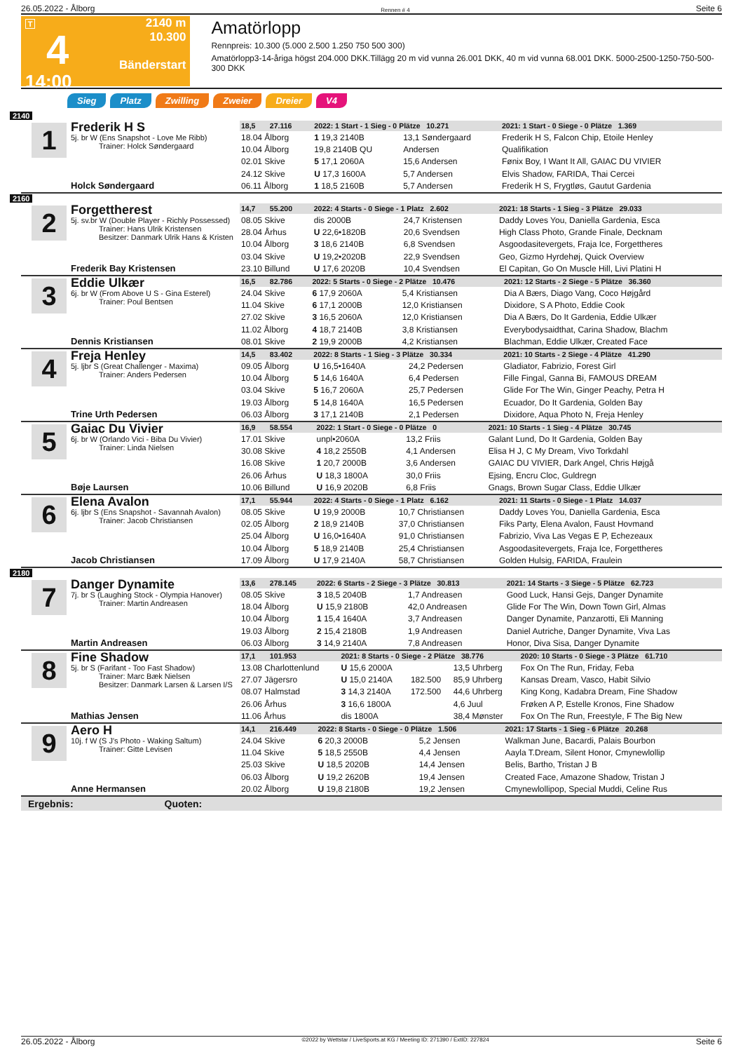26.05.2022 - Ålborg Rennen # 4 Seite 6
T
4
14:00
2140 m
10.300
Bänderstart
Amatörlopp
Rennpreis: 10.300 (5.000 2.500 1.250 750 500 300)
Amatörlopp3-14-åriga högst 204.000 DKK.Tillägg 20 m vid vunna 26.001 DKK, 40 m vid vunna 68.001 DKK. 5000-2500-1250-750-500-300 DKK
Sieg Platz Zwilling Zweier Dreier V4
2140
1
Frederik H S
5j. br W (Ens Snapshot - Love Me Ribb)
Trainer: Holck Søndergaard
Holck Søndergaard
| 18,5 27.116 | 2022: 1 Start - 1 Sieg - 0 Plätze 10.271 | | | 2021: 1 Start - 0 Siege - 0 Plätze 1.369 |
| 18.04 Ålborg | 1 19,3 2140B | | 13,1 Søndergaard | Frederik H S, Falcon Chip, Etoile Henley |
| 10.04 Ålborg | 19,8 2140B QU | | Andersen | Qualifikation |
| 02.01 Skive | 5 17,1 2060A | | 15,6 Andersen | Fønix Boy, I Want It All, GAIAC DU VIVIER |
| 24.12 Skive | U 17,3 1600A | | 5,7 Andersen | Elvis Shadow, FARIDA, Thai Cercei |
| 06.11 Ålborg | 1 18,5 2160B | | 5,7 Andersen | Frederik H S, Frygtløs, Gautut Gardenia |
2160
2
Forgettherest
5j. sv.br W (Double Player - Richly Possessed)
Trainer: Hans Ulrik Kristensen
Besitzer: Danmark Ulrik Hans & Kristen
Frederik Bay Kristensen
| 14,7 55.200 | 2022: 4 Starts - 0 Siege - 1 Platz 2.602 | | | 2021: 18 Starts - 1 Sieg - 3 Plätze 29.033 |
| 08.05 Skive | dis 2000B | | 24,7 Kristensen | Daddy Loves You, Daniella Gardenia, Esca |
| 28.04 Århus | U 22,6•1820B | | 20,6 Svendsen | High Class Photo, Grande Finale, Decknam |
| 10.04 Ålborg | 3 18,6 2140B | | 6,8 Svendsen | Asgoodasitevergets, Fraja Ice, Forgettheres |
| 03.04 Skive | U 19,2•2020B | | 22,9 Svendsen | Geo, Gizmo Hyrdehøj, Quick Overview |
| 23.10 Billund | U 17,6 2020B | | 10,4 Svendsen | El Capitan, Go On Muscle Hill, Livi Platini H |
3
Eddie Ulkær
6j. br W (From Above U S - Gina Esterel)
Trainer: Poul Bentsen
Dennis Kristiansen
| 16,5 82.786 | 2022: 5 Starts - 0 Siege - 2 Plätze 10.476 | | | 2021: 12 Starts - 2 Siege - 5 Plätze 36.360 |
| 24.04 Skive | 6 17,9 2060A | | 5,4 Kristiansen | Dia A Bærs, Diago Vang, Coco Højgård |
| 11.04 Skive | 6 17,1 2000B | | 12,0 Kristiansen | Dixidore, S A Photo, Eddie Cook |
| 27.02 Skive | 3 16,5 2060A | | 12,0 Kristiansen | Dia A Bærs, Do It Gardenia, Eddie Ulkær |
| 11.02 Ålborg | 4 18,7 2140B | | 3,8 Kristiansen | Everybodysaidthat, Carina Shadow, Blachm |
| 08.01 Skive | 2 19,9 2000B | | 4,2 Kristiansen | Blachman, Eddie Ulkær, Created Face |
4
Freja Henley
5j. ljbr S (Great Challenger - Maxima)
Trainer: Anders Pedersen
Trine Urth Pedersen
| 14,5 83.402 | 2022: 8 Starts - 1 Sieg - 3 Plätze 30.334 | | | 2021: 10 Starts - 2 Siege - 4 Plätze 41.290 |
| 09.05 Ålborg | U 16,5•1640A | | 24,2 Pedersen | Gladiator, Fabrizio, Forest Girl |
| 10.04 Ålborg | 5 14,6 1640A | | 6,4 Pedersen | Fille Fingal, Ganna Bi, FAMOUS DREAM |
| 03.04 Skive | 5 16,7 2060A | | 25,7 Pedersen | Glide For The Win, Ginger Peachy, Petra H |
| 19.03 Ålborg | 5 14,8 1640A | | 16,5 Pedersen | Ecuador, Do It Gardenia, Golden Bay |
| 06.03 Ålborg | 3 17,1 2140B | | 2,1 Pedersen | Dixidore, Aqua Photo N, Freja Henley |
5
Gaiac Du Vivier
6j. br W (Orlando Vici - Biba Du Vivier)
Trainer: Linda Nielsen
Bøje Laursen
| 16,9 58.554 | 2022: 1 Start - 0 Siege - 0 Plätze 0 | | | 2021: 10 Starts - 1 Sieg - 4 Plätze 30.745 |
| 17.01 Skive | unpl•2060A | | 13,2 Friis | Galant Lund, Do It Gardenia, Golden Bay |
| 30.08 Skive | 4 18,2 2550B | | 4,1 Andersen | Elisa H J, C My Dream, Vivo Torkdahl |
| 16.08 Skive | 1 20,7 2000B | | 3,6 Andersen | GAIAC DU VIVIER, Dark Angel, Chris Højgå |
| 26.06 Århus | U 18,3 1800A | | 30,0 Friis | Ejsing, Encru Cloc, Guldregn |
| 10.06 Billund | U 16,9 2020B | | 6,8 Friis | Gnags, Brown Sugar Class, Eddie Ulkær |
6
Elena Avalon
6j. ljbr S (Ens Snapshot - Savannah Avalon)
Trainer: Jacob Christiansen
Jacob Christiansen
| 17,1 55.944 | 2022: 4 Starts - 0 Siege - 1 Platz 6.162 | | | 2021: 11 Starts - 0 Siege - 1 Platz 14.037 |
| 08.05 Skive | U 19,9 2000B | | 10,7 Christiansen | Daddy Loves You, Daniella Gardenia, Esca |
| 02.05 Ålborg | 2 18,9 2140B | | 37,0 Christiansen | Fiks Party, Elena Avalon, Faust Hovmand |
| 25.04 Ålborg | U 16,0•1640A | | 91,0 Christiansen | Fabrizio, Viva Las Vegas E P, Echezeaux |
| 10.04 Ålborg | 5 18,9 2140B | | 25,4 Christiansen | Asgoodasitevergets, Fraja Ice, Forgettheres |
| 17.09 Ålborg | U 17,9 2140A | | 58,7 Christiansen | Golden Hulsig, FARIDA, Fraulein |
2180
7
Danger Dynamite
7j. br S (Laughing Stock - Olympia Hanover)
Trainer: Martin Andreasen
Martin Andreasen
| 13,6 278.145 | 2022: 6 Starts - 2 Siege - 3 Plätze 30.813 | | | 2021: 14 Starts - 3 Siege - 5 Plätze 62.723 |
| 08.05 Skive | 3 18,5 2040B | | 1,7 Andreasen | Good Luck, Hansi Gejs, Danger Dynamite |
| 18.04 Ålborg | U 15,9 2180B | | 42,0 Andreasen | Glide For The Win, Down Town Girl, Almas |
| 10.04 Ålborg | 1 15,4 1640A | | 3,7 Andreasen | Danger Dynamite, Panzarotti, Eli Manning |
| 19.03 Ålborg | 2 15,4 2180B | | 1,9 Andreasen | Daniel Autriche, Danger Dynamite, Viva Las |
| 06.03 Ålborg | 3 14,9 2140A | | 7,8 Andreasen | Honor, Diva Sisa, Danger Dynamite |
8
Fine Shadow
5j. br S (Farifant - Too Fast Shadow)
Trainer: Marc Bæk Nielsen
Besitzer: Danmark Larsen & Larsen I/S
Mathias Jensen
| 17,1 101.953 | 2021: 8 Starts - 0 Siege - 2 Plätze 38.776 | | | 2020: 10 Starts - 0 Siege - 3 Plätze 61.710 |
| 13.08 Charlottenlund | U 15,6 2000A | | 13,5 Uhrberg | Fox On The Run, Friday, Feba |
| 27.07 Jägersro | U 15,0 2140A | 182.500 | 85,9 Uhrberg | Kansas Dream, Vasco, Habit Silvio |
| 08.07 Halmstad | 3 14,3 2140A | 172.500 | 44,6 Uhrberg | King Kong, Kadabra Dream, Fine Shadow |
| 26.06 Århus | 3 16,6 1800A | | 4,6 Juul | Frøken A P, Estelle Kronos, Fine Shadow |
| 11.06 Århus | dis 1800A | | 38,4 Mønster | Fox On The Run, Freestyle, F The Big New |
9
Aero H
10j. f W (S J's Photo - Waking Saltum)
Trainer: Gitte Levisen
Anne Hermansen
| 14,1 216.449 | 2022: 8 Starts - 0 Siege - 0 Plätze 1.506 | | | 2021: 17 Starts - 1 Sieg - 6 Plätze 20.268 |
| 24.04 Skive | 6 20,3 2000B | | 5,2 Jensen | Walkman June, Bacardi, Palais Bourbon |
| 11.04 Skive | 5 18,5 2550B | | 4,4 Jensen | Aayla T.Dream, Silent Honor, Cmynewlollip |
| 25.03 Skive | U 18,5 2020B | | 14,4 Jensen | Belis, Bartho, Tristan J B |
| 06.03 Ålborg | U 19,2 2620B | | 19,4 Jensen | Created Face, Amazone Shadow, Tristan J |
| 20.02 Ålborg | U 19,8 2180B | | 19,2 Jensen | Cmynewlollipop, Special Muddi, Celine Rus |
Ergebnis: Quoten:
26.05.2022 - Ålborg ©2022 by Wettstar / LiveSports.at KG / Meeting ID: 271390 / ExtID: 227824 Seite 6